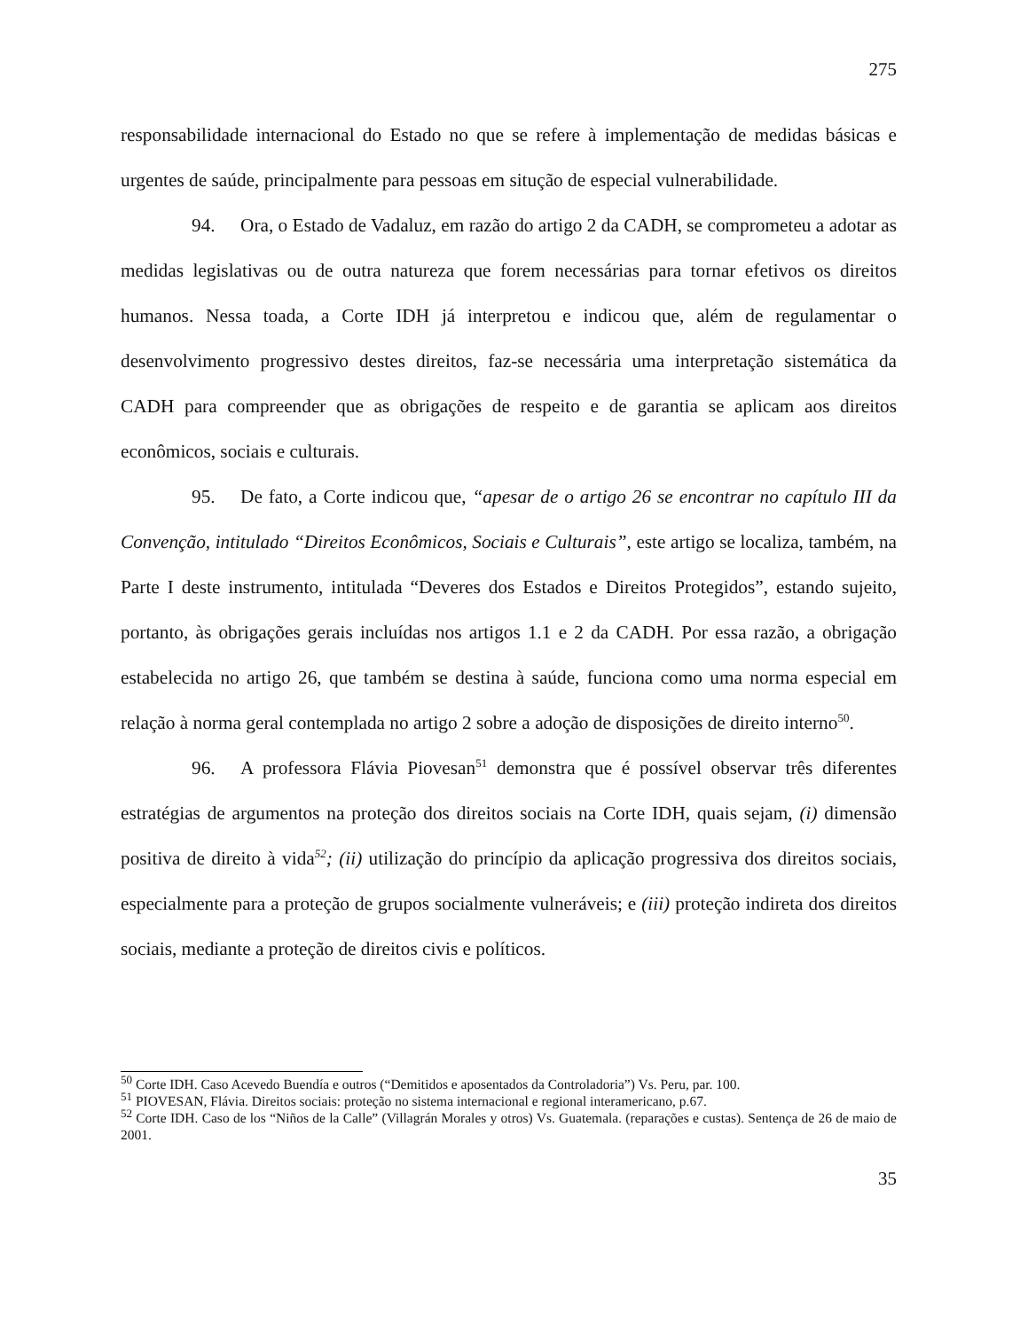275
responsabilidade internacional do Estado no que se refere à implementação de medidas básicas e urgentes de saúde, principalmente para pessoas em situção de especial vulnerabilidade.
94. Ora, o Estado de Vadaluz, em razão do artigo 2 da CADH, se comprometeu a adotar as medidas legislativas ou de outra natureza que forem necessárias para tornar efetivos os direitos humanos. Nessa toada, a Corte IDH já interpretou e indicou que, além de regulamentar o desenvolvimento progressivo destes direitos, faz-se necessária uma interpretação sistemática da CADH para compreender que as obrigações de respeito e de garantia se aplicam aos direitos econômicos, sociais e culturais.
95. De fato, a Corte indicou que, “apesar de o artigo 26 se encontrar no capítulo III da Convenção, intitulado “Direitos Econômicos, Sociais e Culturais”, este artigo se localiza, também, na Parte I deste instrumento, intitulada “Deveres dos Estados e Direitos Protegidos”, estando sujeito, portanto, às obrigações gerais incluídas nos artigos 1.1 e 2 da CADH. Por essa razão, a obrigação estabelecida no artigo 26, que também se destina à saúde, funciona como uma norma especial em relação à norma geral contemplada no artigo 2 sobre a adoção de disposições de direito interno<sup>50</sup>.
96. A professora Flávia Piovesan<sup>51</sup> demonstra que é possível observar três diferentes estratégias de argumentos na proteção dos direitos sociais na Corte IDH, quais sejam, (i) dimensão positiva de direito à vida<sup>52</sup>; (ii) utilização do princípio da aplicação progressiva dos direitos sociais, especialmente para a proteção de grupos socialmente vulneráveis; e (iii) proteção indireta dos direitos sociais, mediante a proteção de direitos civis e políticos.
<sup>50</sup> Corte IDH. Caso Acevedo Buendía e outros (“Demitidos e aposentados da Controladoria”) Vs. Peru, par. 100.
<sup>51</sup> PIOVESAN, Flávia. Direitos sociais: proteção no sistema internacional e regional interamericano, p.67.
<sup>52</sup> Corte IDH. Caso de los “Niños de la Calle” (Villagrán Morales y otros) Vs. Guatemala. (reparações e custas). Sentença de 26 de maio de 2001.
35